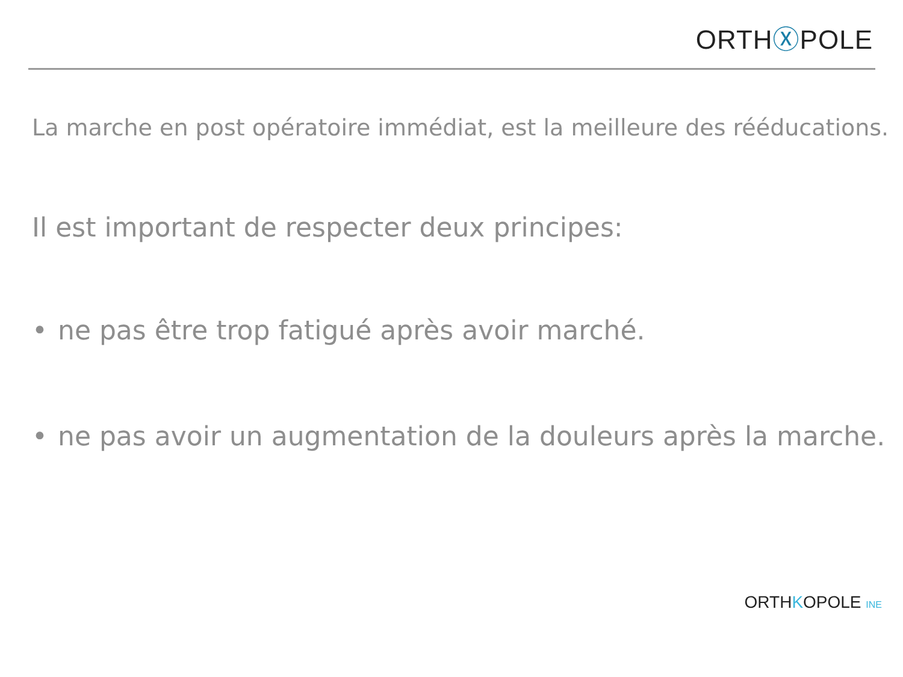ORTHⓍPOLE
La marche en post opératoire immédiat, est la meilleure des rééducations.
Il est important de respecter deux principes:
• ne pas être trop fatigué après avoir marché.
• ne pas avoir un augmentation de la douleurs après la marche.
ORTHKOPOLE INE